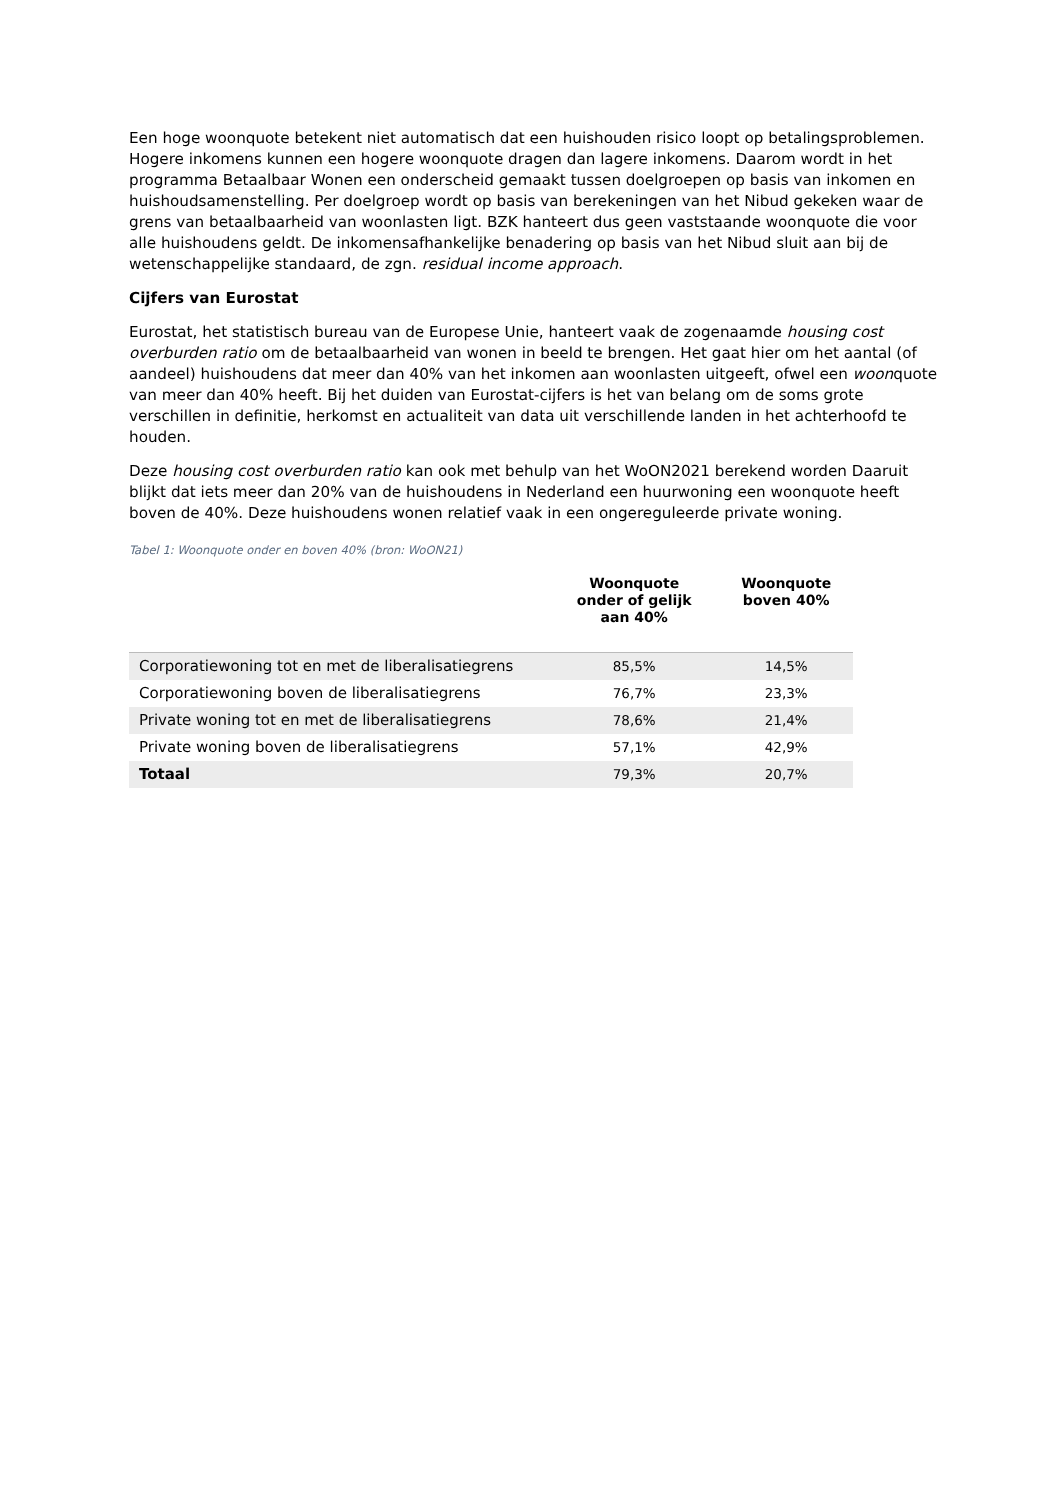Een hoge woonquote betekent niet automatisch dat een huishouden risico loopt op betalingsproblemen. Hogere inkomens kunnen een hogere woonquote dragen dan lagere inkomens. Daarom wordt in het programma Betaalbaar Wonen een onderscheid gemaakt tussen doelgroepen op basis van inkomen en huishoudsamenstelling. Per doelgroep wordt op basis van berekeningen van het Nibud gekeken waar de grens van betaalbaarheid van woonlasten ligt. BZK hanteert dus geen vaststaande woonquote die voor alle huishoudens geldt. De inkomensafhankelijke benadering op basis van het Nibud sluit aan bij de wetenschappelijke standaard, de zgn. residual income approach.
Cijfers van Eurostat
Eurostat, het statistisch bureau van de Europese Unie, hanteert vaak de zogenaamde housing cost overburden ratio om de betaalbaarheid van wonen in beeld te brengen. Het gaat hier om het aantal (of aandeel) huishoudens dat meer dan 40% van het inkomen aan woonlasten uitgeeft, ofwel een woonquote van meer dan 40% heeft. Bij het duiden van Eurostat-cijfers is het van belang om de soms grote verschillen in definitie, herkomst en actualiteit van data uit verschillende landen in het achterhoofd te houden.
Deze housing cost overburden ratio kan ook met behulp van het WoON2021 berekend worden Daaruit blijkt dat iets meer dan 20% van de huishoudens in Nederland een huurwoning een woonquote heeft boven de 40%. Deze huishoudens wonen relatief vaak in een ongereguleerde private woning.
Tabel 1: Woonquote onder en boven 40% (bron: WoON21)
| | Woonquote onder of gelijk aan 40% | Woonquote boven 40% |
| --- | --- | --- |
| Corporatiewoning tot en met de liberalisatiegrens | 85,5% | 14,5% |
| Corporatiewoning boven de liberalisatiegrens | 76,7% | 23,3% |
| Private woning tot en met de liberalisatiegrens | 78,6% | 21,4% |
| Private woning boven de liberalisatiegrens | 57,1% | 42,9% |
| Totaal | 79,3% | 20,7% |